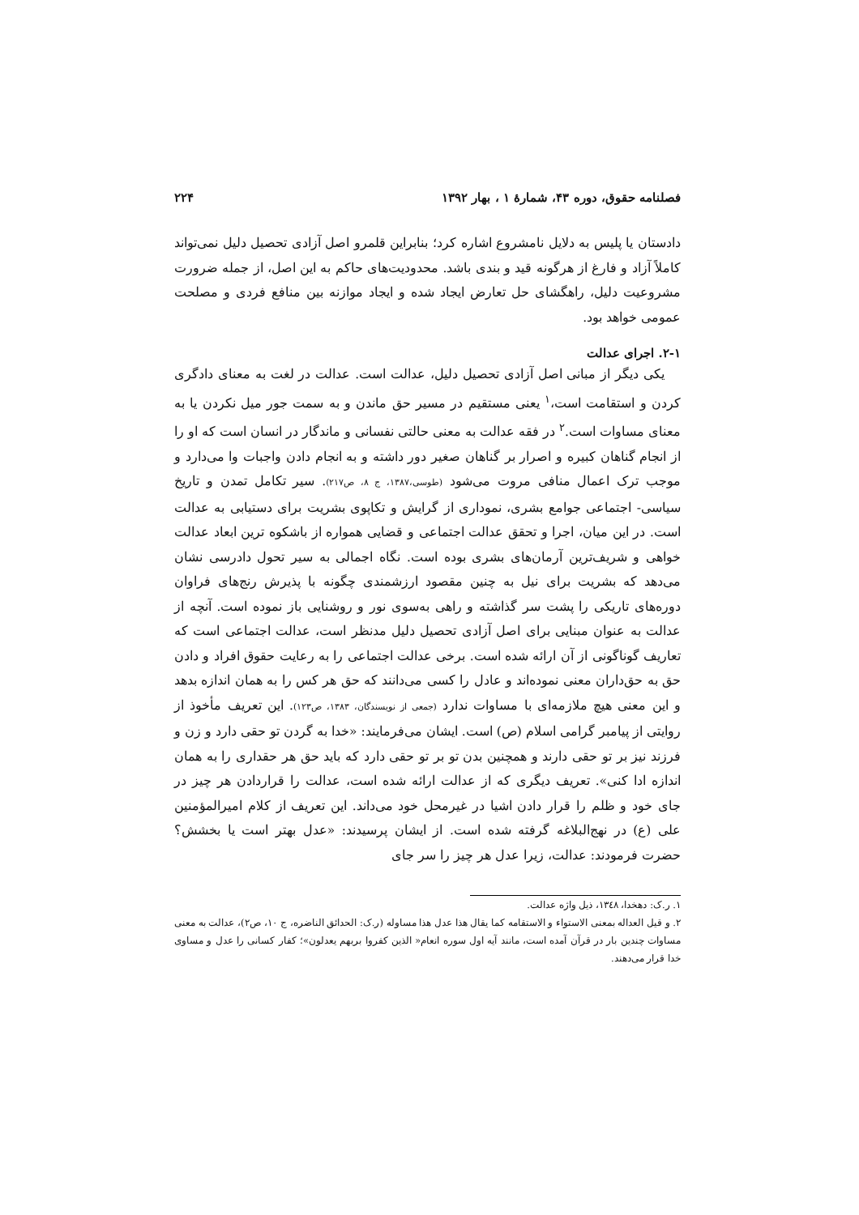فصلنامه حقوق، دوره ۴۳، شمارهٔ ۱ ، بهار ۱۳۹۲ ۲۲۴
دادستان یا پلیس به دلایل نامشروع اشاره کرد؛ بنابراین قلمرو اصل آزادی تحصیل دلیل نمی‌تواند کاملاً آزاد و فارغ از هرگونه قید و بندی باشد. محدودیت‌های حاکم به این اصل، از جمله ضرورت مشروعیت دلیل، راهگشای حل تعارض ایجاد شده و ایجاد موازنه بین منافع فردی و مصلحت عمومی خواهد بود.
۲-۱. اجرای عدالت
یکی دیگر از مبانی اصل آزادی تحصیل دلیل، عدالت است. عدالت در لغت به معنای دادگری کردن و استقامت است،<sup>۱</sup> یعنی مستقیم در مسیر حق ماندن و به سمت جور میل نکردن یا به معنای مساوات است.<sup>۲</sup> در فقه عدالت به معنی حالتی نفسانی و ماندگار در انسان است که او را از انجام گناهان کبیره و اصرار بر گناهان صغیر دور داشته و به انجام دادن واجبات وا می‌دارد و موجب ترک اعمال منافی مروت می‌شود (طوسی،۱۳۸۷، ج ۸، ص۲۱۷). سیر تکامل تمدن و تاریخ سیاسی- اجتماعی جوامع بشری، نموداری از گرایش و تکاپوی بشریت برای دستیابی به عدالت است. در این میان، اجرا و تحقق عدالت اجتماعی و قضایی همواره از باشکوه ترین ابعاد عدالت خواهی و شریف‌ترین آرمان‌های بشری بوده است. نگاه اجمالی به سیر تحول دادرسی نشان می‌دهد که بشریت برای نیل به چنین مقصود ارزشمندی چگونه با پذیرش رنج‌های فراوان دوره‌های تاریکی را پشت سر گذاشته و راهی به‌سوی نور و روشنایی باز نموده است. آنچه از عدالت به عنوان مبنایی برای اصل آزادی تحصیل دلیل مدنظر است، عدالت اجتماعی است که تعاریف گوناگونی از آن ارائه شده است. برخی عدالت اجتماعی را به رعایت حقوق افراد و دادن حق به حق‌داران معنی نموده‌اند و عادل را کسی می‌دانند که حق هر کس را به همان اندازه بدهد و این معنی هیچ ملازمه‌ای با مساوات ندارد (جمعی از نویسندگان، ۱۳۸۳، ص۱۲۳). این تعریف مأخوذ از روایتی از پیامبر گرامی اسلام (ص) است. ایشان می‌فرمایند: «خدا به گردن تو حقی دارد و زن و فرزند نیز بر تو حقی دارند و همچنین بدن تو بر تو حقی دارد که باید حق هر حقداری را به همان اندازه ادا کنی». تعریف دیگری که از عدالت ارائه شده است، عدالت را قراردادن هر چیز در جای خود و ظلم را قرار دادن اشیا در غیرمحل خود می‌داند. این تعریف از کلام امیرالمؤمنین علی (ع) در نهج‌البلاغه گرفته شده است. از ایشان پرسیدند: «عدل بهتر است یا بخشش؟ حضرت فرمودند: عدالت، زیرا عدل هر چیز را سر جای
۱. ر.ک: دهخدا، ۱۳٤۸، ذیل واژه عدالت.
۲. و قیل العداله بمعنی الاستواء و الاستقامه کما یقال هذا عدل هذا مساوله (ر.ک: الحدائق الناضره، ج ۱۰، ص۲)، عدالت به معنی مساوات چندین بار در قرآن آمده است، مانند آیه اول سوره انعام« الذین کفروا بربهم یعدلون»؛ کفار کسانی را عدل و مساوی خدا قرار می‌دهند.